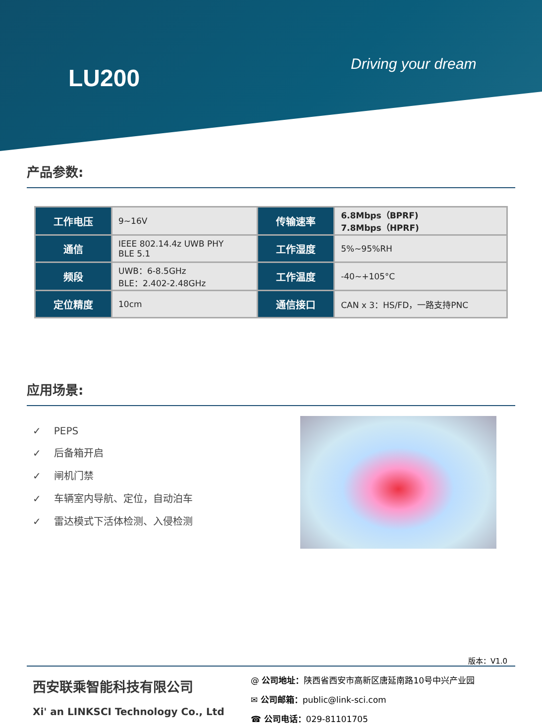LU200
Driving your dream
产品参数:
| 工作电压 | 9~16V | 传输速率 | 6.8Mbps（BPRF) 7.8Mbps（HPRF) |
| 通信 | IEEE 802.14.4z UWB PHY BLE 5.1 | 工作湿度 | 5%~95%RH |
| 频段 | UWB：6-8.5GHz BLE：2.402-2.48GHz | 工作温度 | -40~+105°C |
| 定位精度 | 10cm | 通信接口 | CAN x 3：HS/FD，一路支持PNC |
应用场景:
✓ PEPS
✓ 后备箱开启
✓ 闸机门禁
✓ 车辆室内导航、定位，自动泊车
✓ 雷达模式下活体检测、入侵检测
版本：V1.0
西安联乘智能科技有限公司
Xi' an LINKSCI Technology Co., Ltd
@ 公司地址：陕西省西安市高新区唐延南路10号中兴产业园
✉ 公司邮箱：public@link-sci.com
☎ 公司电话：029-81101705